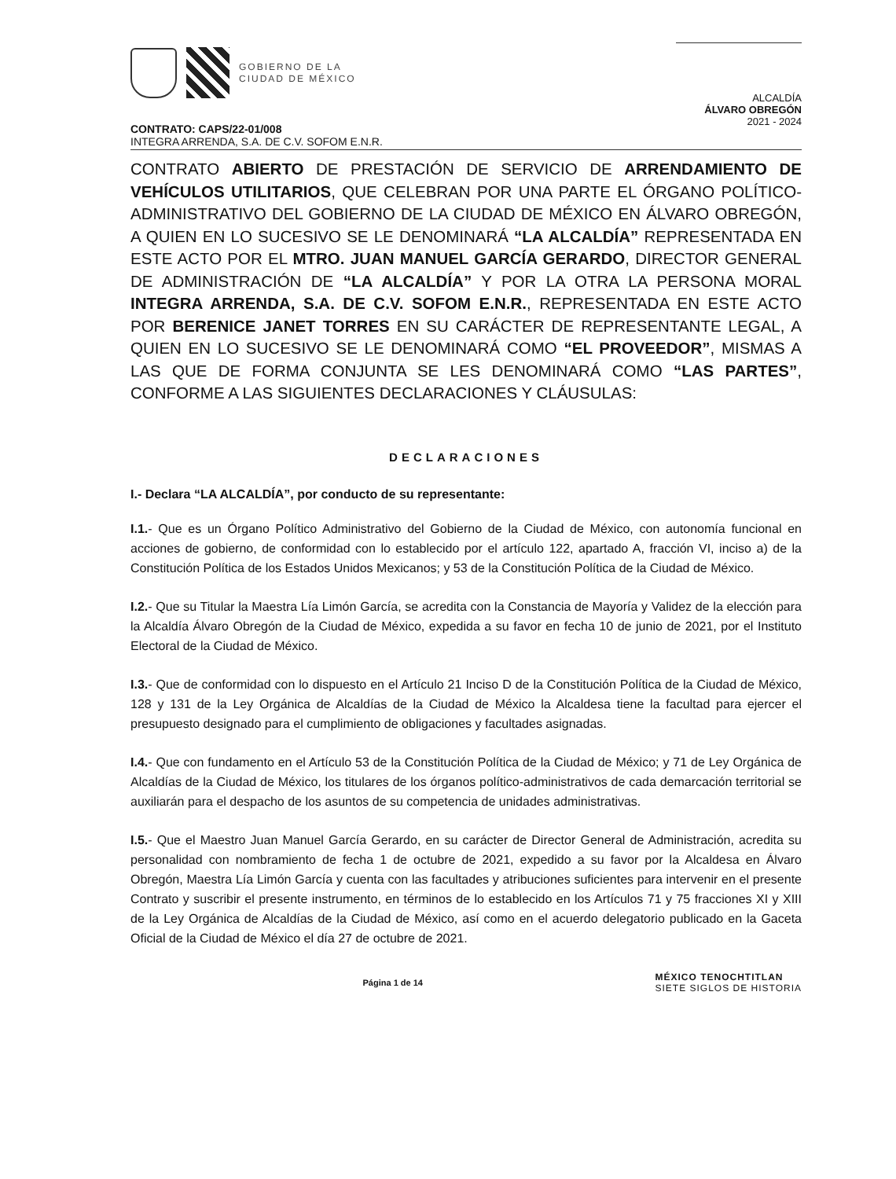GOBIERNO DE LA
CIUDAD DE MÉXICO
ALCALDÍA
ÁLVARO OBREGÓN
2021 - 2024
CONTRATO: CAPS/22-01/008
INTEGRA ARRENDA, S.A. DE C.V. SOFOM E.N.R.
CONTRATO ABIERTO DE PRESTACIÓN DE SERVICIO DE ARRENDAMIENTO DE VEHÍCULOS UTILITARIOS, QUE CELEBRAN POR UNA PARTE EL ÓRGANO POLÍTICO-ADMINISTRATIVO DEL GOBIERNO DE LA CIUDAD DE MÉXICO EN ÁLVARO OBREGÓN, A QUIEN EN LO SUCESIVO SE LE DENOMINARÁ “LA ALCALDÍA” REPRESENTADA EN ESTE ACTO POR EL MTRO. JUAN MANUEL GARCÍA GERARDO, DIRECTOR GENERAL DE ADMINISTRACIÓN DE “LA ALCALDÍA” Y POR LA OTRA LA PERSONA MORAL INTEGRA ARRENDA, S.A. DE C.V. SOFOM E.N.R., REPRESENTADA EN ESTE ACTO POR BERENICE JANET TORRES EN SU CARÁCTER DE REPRESENTANTE LEGAL, A QUIEN EN LO SUCESIVO SE LE DENOMINARÁ COMO “EL PROVEEDOR”, MISMAS A LAS QUE DE FORMA CONJUNTA SE LES DENOMINARÁ COMO “LAS PARTES”, CONFORME A LAS SIGUIENTES DECLARACIONES Y CLÁUSULAS:
DECLARACIONES
I.- Declara “LA ALCALDÍA”, por conducto de su representante:
I.1.- Que es un Órgano Político Administrativo del Gobierno de la Ciudad de México, con autonomía funcional en acciones de gobierno, de conformidad con lo establecido por el artículo 122, apartado A, fracción VI, inciso a) de la Constitución Política de los Estados Unidos Mexicanos; y 53 de la Constitución Política de la Ciudad de México.
I.2.- Que su Titular la Maestra Lía Limón García, se acredita con la Constancia de Mayoría y Validez de la elección para la Alcaldía Álvaro Obregón de la Ciudad de México, expedida a su favor en fecha 10 de junio de 2021, por el Instituto Electoral de la Ciudad de México.
I.3.- Que de conformidad con lo dispuesto en el Artículo 21 Inciso D de la Constitución Política de la Ciudad de México, 128 y 131 de la Ley Orgánica de Alcaldías de la Ciudad de México la Alcaldesa tiene la facultad para ejercer el presupuesto designado para el cumplimiento de obligaciones y facultades asignadas.
I.4.- Que con fundamento en el Artículo 53 de la Constitución Política de la Ciudad de México; y 71 de Ley Orgánica de Alcaldías de la Ciudad de México, los titulares de los órganos político-administrativos de cada demarcación territorial se auxiliarán para el despacho de los asuntos de su competencia de unidades administrativas.
I.5.- Que el Maestro Juan Manuel García Gerardo, en su carácter de Director General de Administración, acredita su personalidad con nombramiento de fecha 1 de octubre de 2021, expedido a su favor por la Alcaldesa en Álvaro Obregón, Maestra Lía Limón García y cuenta con las facultades y atribuciones suficientes para intervenir en el presente Contrato y suscribir el presente instrumento, en términos de lo establecido en los Artículos 71 y 75 fracciones XI y XIII de la Ley Orgánica de Alcaldías de la Ciudad de México, así como en el acuerdo delegatorio publicado en la Gaceta Oficial de la Ciudad de México el día 27 de octubre de 2021.
Página 1 de 14 MÉXICO TENOCHTITLAN
SIETE SIGLOS DE HISTORIA